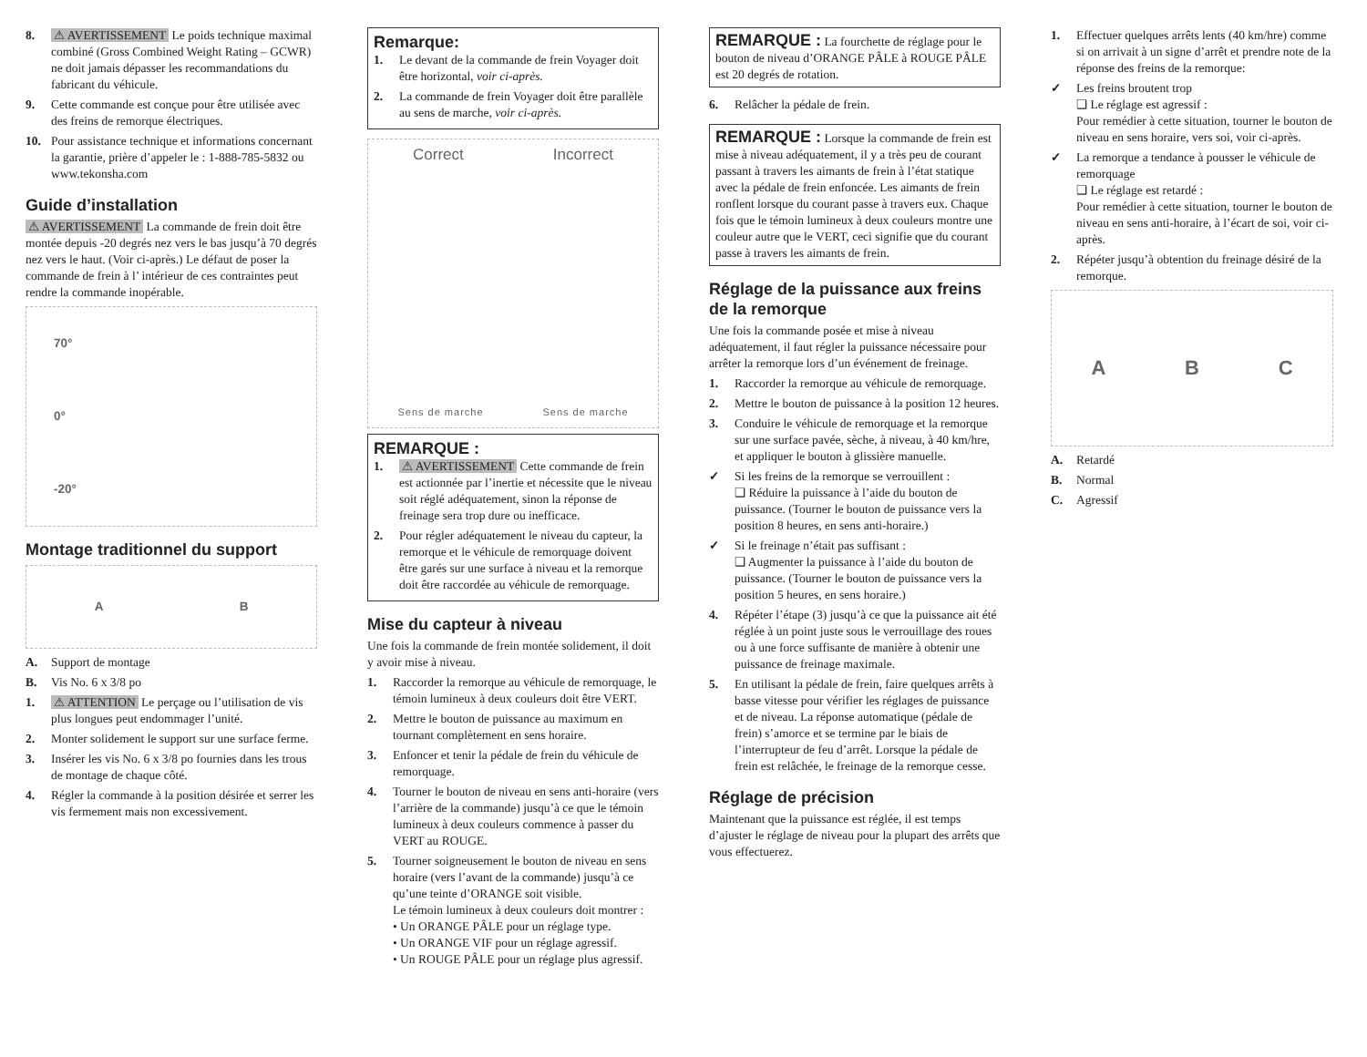8. ⚠ AVERTISSEMENT Le poids technique maximal combiné (Gross Combined Weight Rating – GCWR) ne doit jamais dépasser les recommandations du fabricant du véhicule.
9. Cette commande est conçue pour être utilisée avec des freins de remorque électriques.
10. Pour assistance technique et informations concernant la garantie, prière d’appeler le : 1-888-785-5832 ou www.tekonsha.com
Guide d’installation
⚠ AVERTISSEMENT La commande de frein doit être montée depuis -20 degrés nez vers le bas jusqu’à 70 degrés nez vers le haut. (Voir ci-après.) Le défaut de poser la commande de frein à l’ intérieur de ces contraintes peut rendre la commande inopérable.
70°
0°
-20°
Montage traditionnel du support
A B
A. Support de montage
B. Vis No. 6 x 3/8 po
1. ⚠ ATTENTION Le perçage ou l’utilisation de vis plus longues peut endommager l’unité.
2. Monter solidement le support sur une surface ferme.
3. Insérer les vis No. 6 x 3/8 po fournies dans les trous de montage de chaque côté.
4. Régler la commande à la position désirée et serrer les vis fermement mais non excessivement.
Remarque:
1. Le devant de la commande de frein Voyager doit être horizontal, voir ci-après.
2. La commande de frein Voyager doit être parallèle au sens de marche, voir ci-après.
Correct Incorrect
Sens de marche Sens de marche
REMARQUE :
1. ⚠ AVERTISSEMENT Cette commande de frein est actionnée par l’inertie et nécessite que le niveau soit réglé adéquatement, sinon la réponse de freinage sera trop dure ou inefficace.
2. Pour régler adéquatement le niveau du capteur, la remorque et le véhicule de remorquage doivent être garés sur une surface à niveau et la remorque doit être raccordée au véhicule de remorquage.
Mise du capteur à niveau
Une fois la commande de frein montée solidement, il doit y avoir mise à niveau.
1. Raccorder la remorque au véhicule de remorquage, le témoin lumineux à deux couleurs doit être VERT.
2. Mettre le bouton de puissance au maximum en tournant complètement en sens horaire.
3. Enfoncer et tenir la pédale de frein du véhicule de remorquage.
4. Tourner le bouton de niveau en sens anti-horaire (vers l’arrière de la commande) jusqu’à ce que le témoin lumineux à deux couleurs commence à passer du VERT au ROUGE.
5. Tourner soigneusement le bouton de niveau en sens horaire (vers l’avant de la commande) jusqu’à ce qu’une teinte d’ORANGE soit visible.
Le témoin lumineux à deux couleurs doit montrer :
• Un ORANGE PÂLE pour un réglage type.
• Un ORANGE VIF pour un réglage agressif.
• Un ROUGE PÂLE pour un réglage plus agressif.
REMARQUE : La fourchette de réglage pour le bouton de niveau d’ORANGE PÂLE à ROUGE PÂLE est 20 degrés de rotation.
6. Relâcher la pédale de frein.
REMARQUE : Lorsque la commande de frein est mise à niveau adéquatement, il y a très peu de courant passant à travers les aimants de frein à l’état statique avec la pédale de frein enfoncée. Les aimants de frein ronflent lorsque du courant passe à travers eux. Chaque fois que le témoin lumineux à deux couleurs montre une couleur autre que le VERT, ceci signifie que du courant passe à travers les aimants de frein.
Réglage de la puissance aux freins de la remorque
Une fois la commande posée et mise à niveau adéquatement, il faut régler la puissance nécessaire pour arrêter la remorque lors d’un événement de freinage.
1. Raccorder la remorque au véhicule de remorquage.
2. Mettre le bouton de puissance à la position 12 heures.
3. Conduire le véhicule de remorquage et la remorque sur une surface pavée, sèche, à niveau, à 40 km/hre, et appliquer le bouton à glissière manuelle.
✓ Si les freins de la remorque se verrouillent :
❑ Réduire la puissance à l’aide du bouton de puissance. (Tourner le bouton de puissance vers la position 8 heures, en sens anti-horaire.)
✓ Si le freinage n’était pas suffisant :
❑ Augmenter la puissance à l’aide du bouton de puissance. (Tourner le bouton de puissance vers la position 5 heures, en sens horaire.)
4. Répéter l’étape (3) jusqu’à ce que la puissance ait été réglée à un point juste sous le verrouillage des roues ou à une force suffisante de manière à obtenir une puissance de freinage maximale.
5. En utilisant la pédale de frein, faire quelques arrêts à basse vitesse pour vérifier les réglages de puissance et de niveau. La réponse automatique (pédale de frein) s’amorce et se termine par le biais de l’interrupteur de feu d’arrêt. Lorsque la pédale de frein est relâchée, le freinage de la remorque cesse.
Réglage de précision
Maintenant que la puissance est réglée, il est temps d’ajuster le réglage de niveau pour la plupart des arrêts que vous effectuerez.
1. Effectuer quelques arrêts lents (40 km/hre) comme si on arrivait à un signe d’arrêt et prendre note de la réponse des freins de la remorque:
✓ Les freins broutent trop
❑ Le réglage est agressif :
Pour remédier à cette situation, tourner le bouton de niveau en sens horaire, vers soi, voir ci-après.
✓ La remorque a tendance à pousser le véhicule de remorquage
❑ Le réglage est retardé :
Pour remédier à cette situation, tourner le bouton de niveau en sens anti-horaire, à l’écart de soi, voir ci-après.
2. Répéter jusqu’à obtention du freinage désiré de la remorque.
A B C
A. Retardé
B. Normal
C. Agressif